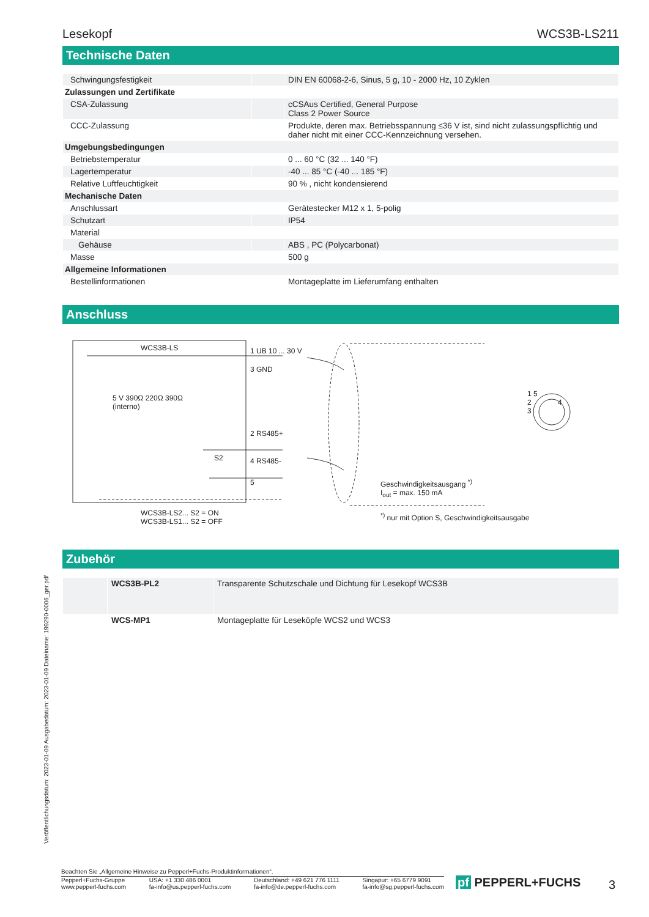Lesekopf WCS3B-LS211
Technische Daten
| Schwingungsfestigkeit | | DIN EN 60068-2-6, Sinus, 5 g, 10 - 2000 Hz, 10 Zyklen |
| Zulassungen und Zertifikate | | |
| CSA-Zulassung | | cCSAus Certified, General Purpose Class 2 Power Source |
| CCC-Zulassung | | Produkte, deren max. Betriebsspannung ≤36 V ist, sind nicht zulassungspflichtig und daher nicht mit einer CCC-Kennzeichnung versehen. |
| Umgebungsbedingungen | | |
| Betriebstemperatur | | 0 ... 60 °C (32 ... 140 °F) |
| Lagertemperatur | | -40 ... 85 °C (-40 ... 185 °F) |
| Relative Luftfeuchtigkeit | | 90 % , nicht kondensierend |
| Mechanische Daten | | |
| Anschlussart | | Gerätestecker M12 x 1, 5-polig |
| Schutzart | | IP54 |
| Material | | |
| Gehäuse | | ABS , PC (Polycarbonat) |
| Masse | | 500 g |
| Allgemeine Informationen | | |
| Bestellinformationen | | Montageplatte im Lieferumfang enthalten |
Anschluss
WCS3B-LS
5 V 390Ω 220Ω 390Ω
(interno)
S2
1 UB 10 ... 30 V
3 GND
2 RS485+
4 RS485-
5
Geschwindigkeitsausgang <sup>*)</sup>
I<sub>out</sub> = max. 150 mA
1 5
2 4
3
WCS3B-LS2... S2 = ON
WCS3B-LS1... S2 = OFF
<sup>*)</sup> nur mit Option S, Geschwindigkeitsausgabe
Zubehör
| | WCS3B-PL2 | Transparente Schutzschale und Dichtung für Lesekopf WCS3B |
| | WCS-MP1 | Montageplatte für Leseköpfe WCS2 und WCS3 |
Veröffentlichungsdatum: 2023-01-09 Ausgabedatum: 2023-01-09 Dateiname: 199290-0006_ger.pdf
Beachten Sie „Allgemeine Hinweise zu Pepperl+Fuchs-Produktinformationen“.
Pepperl+Fuchs-Gruppe
www.pepperl-fuchs.com USA: +1 330 486 0001
fa-info@us.pepperl-fuchs.com Deutschland: +49 621 776 1111
fa-info@de.pepperl-fuchs.com Singapur: +65 6779 9091
fa-info@sg.pepperl-fuchs.com
pf PEPPERL+FUCHS 3